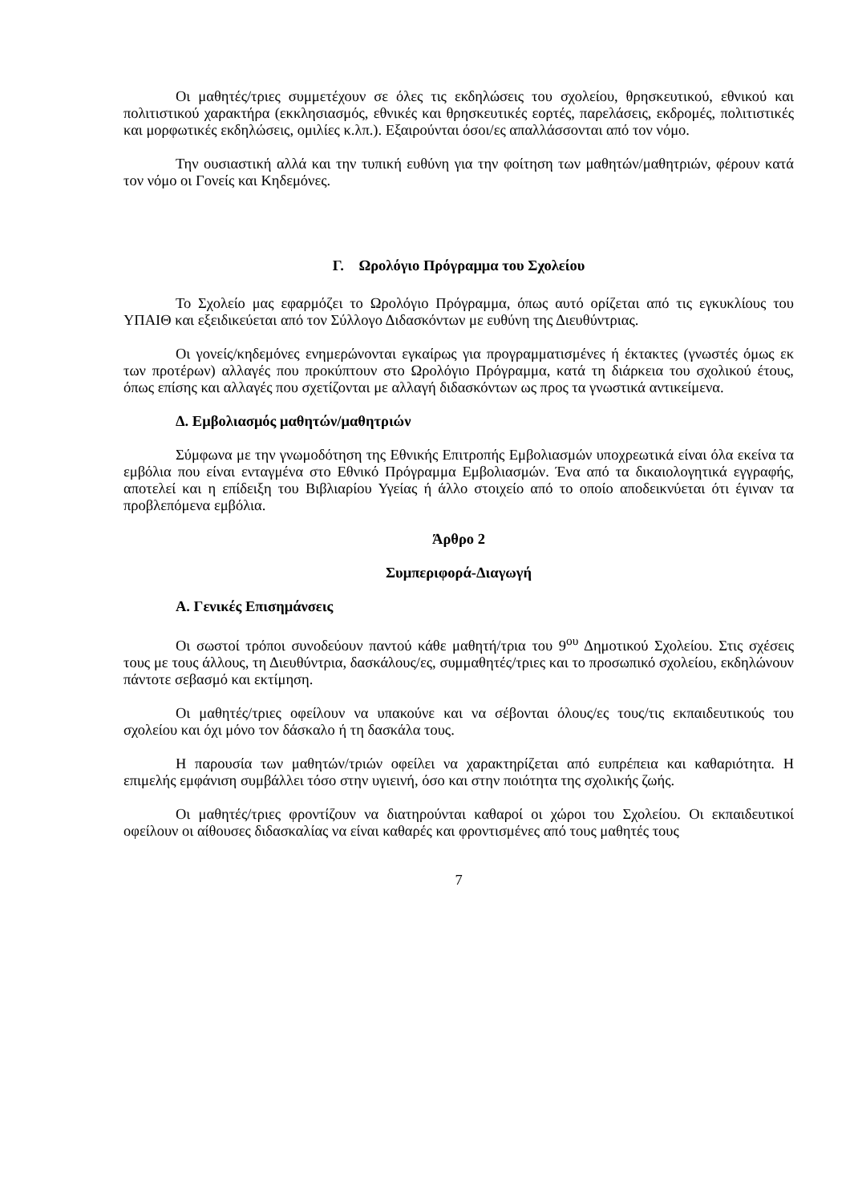Οι μαθητές/τριες συμμετέχουν σε όλες τις εκδηλώσεις του σχολείου, θρησκευτικού, εθνικού και πολιτιστικού χαρακτήρα (εκκλησιασμός, εθνικές και θρησκευτικές εορτές, παρελάσεις, εκδρομές, πολιτιστικές και μορφωτικές εκδηλώσεις, ομιλίες κ.λπ.). Εξαιρούνται όσοι/ες απαλλάσσονται από τον νόμο.
Την ουσιαστική αλλά και την τυπική ευθύνη για την φοίτηση των μαθητών/μαθητριών, φέρουν κατά τον νόμο οι Γονείς και Κηδεμόνες.
Γ. Ωρολόγιο Πρόγραμμα του Σχολείου
Το Σχολείο μας εφαρμόζει το Ωρολόγιο Πρόγραμμα, όπως αυτό ορίζεται από τις εγκυκλίους του ΥΠΑΙΘ και εξειδικεύεται από τον Σύλλογο Διδασκόντων με ευθύνη της Διευθύντριας.
Οι γονείς/κηδεμόνες ενημερώνονται εγκαίρως για προγραμματισμένες ή έκτακτες (γνωστές όμως εκ των προτέρων) αλλαγές που προκύπτουν στο Ωρολόγιο Πρόγραμμα, κατά τη διάρκεια του σχολικού έτους, όπως επίσης και αλλαγές που σχετίζονται με αλλαγή διδασκόντων ως προς τα γνωστικά αντικείμενα.
Δ. Εμβολιασμός μαθητών/μαθητριών
Σύμφωνα με την γνωμοδότηση της Εθνικής Επιτροπής Εμβολιασμών υποχρεωτικά είναι όλα εκείνα τα εμβόλια που είναι ενταγμένα στο Εθνικό Πρόγραμμα Εμβολιασμών. Ένα από τα δικαιολογητικά εγγραφής, αποτελεί και η επίδειξη του Βιβλιαρίου Υγείας ή άλλο στοιχείο από το οποίο αποδεικνύεται ότι έγιναν τα προβλεπόμενα εμβόλια.
Άρθρο 2
Συμπεριφορά-Διαγωγή
Α. Γενικές Επισημάνσεις
Οι σωστοί τρόποι συνοδεύουν παντού κάθε μαθητή/τρια του 9<sup>ου</sup> Δημοτικού Σχολείου. Στις σχέσεις τους με τους άλλους, τη Διευθύντρια, δασκάλους/ες, συμμαθητές/τριες και το προσωπικό σχολείου, εκδηλώνουν πάντοτε σεβασμό και εκτίμηση.
Οι μαθητές/τριες οφείλουν να υπακούνε και να σέβονται όλους/ες τους/τις εκπαιδευτικούς του σχολείου και όχι μόνο τον δάσκαλο ή τη δασκάλα τους.
Η παρουσία των μαθητών/τριών οφείλει να χαρακτηρίζεται από ευπρέπεια και καθαριότητα. Η επιμελής εμφάνιση συμβάλλει τόσο στην υγιεινή, όσο και στην ποιότητα της σχολικής ζωής.
Οι μαθητές/τριες φροντίζουν να διατηρούνται καθαροί οι χώροι του Σχολείου. Οι εκπαιδευτικοί οφείλουν οι αίθουσες διδασκαλίας να είναι καθαρές και φροντισμένες από τους μαθητές τους
7